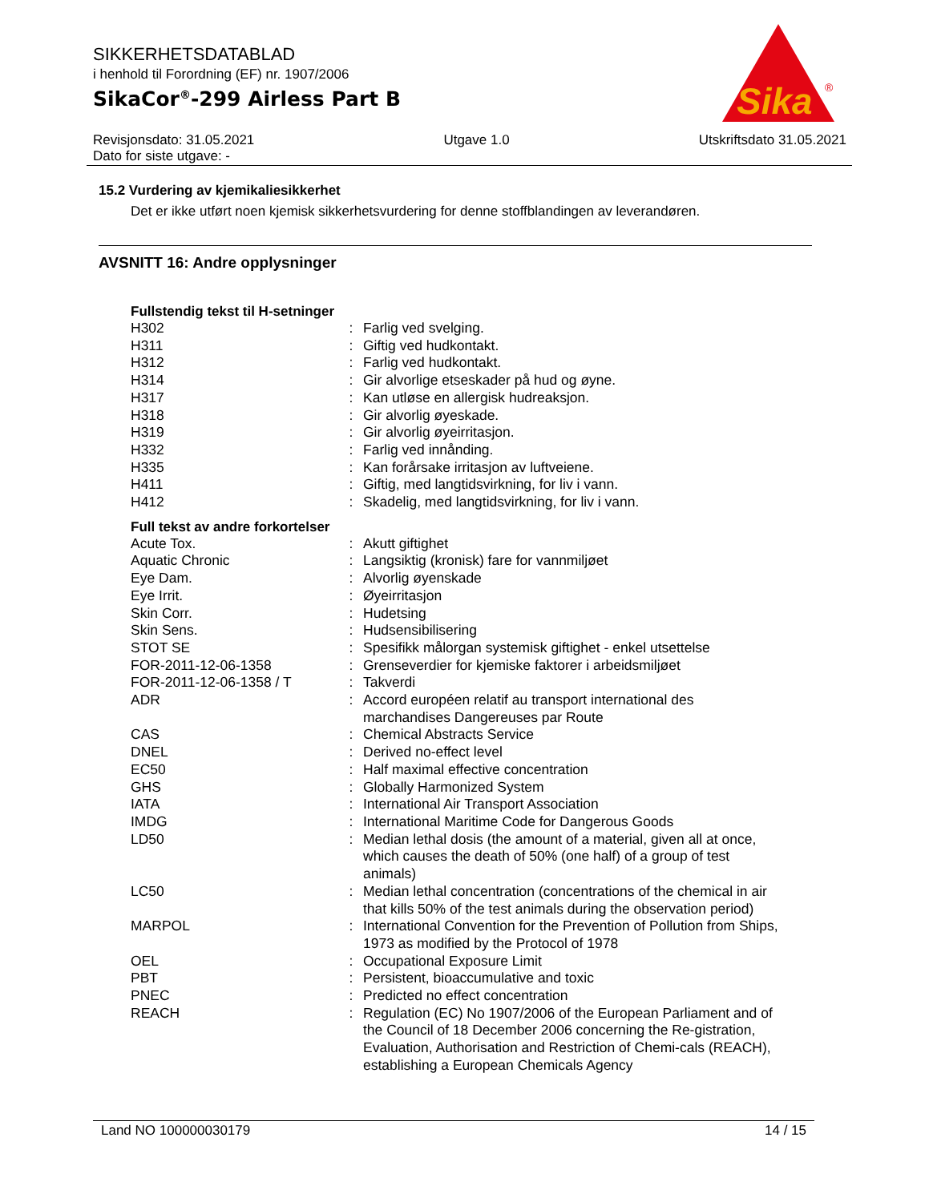SIKKERHETSDATABLAD
i henhold til Forordning (EF) nr. 1907/2006
SikaCor<sup>®</sup>-299 Airless Part B
Sika
®
Revisjonsdato: 31.05.2021 Utgave 1.0 Utskriftsdato 31.05.2021
Dato for siste utgave: -
15.2 Vurdering av kjemikaliesikkerhet
Det er ikke utført noen kjemisk sikkerhetsvurdering for denne stoffblandingen av leverandøren.
AVSNITT 16: Andre opplysninger
Fullstendig tekst til H-setninger
| H302 | : | Farlig ved svelging. |
| H311 | : | Giftig ved hudkontakt. |
| H312 | : | Farlig ved hudkontakt. |
| H314 | : | Gir alvorlige etseskader på hud og øyne. |
| H317 | : | Kan utløse en allergisk hudreaksjon. |
| H318 | : | Gir alvorlig øyeskade. |
| H319 | : | Gir alvorlig øyeirritasjon. |
| H332 | : | Farlig ved innånding. |
| H335 | : | Kan forårsake irritasjon av luftveiene. |
| H411 | : | Giftig, med langtidsvirkning, for liv i vann. |
| H412 | : | Skadelig, med langtidsvirkning, for liv i vann. |
Full tekst av andre forkortelser
| Acute Tox. | : | Akutt giftighet |
| Aquatic Chronic | : | Langsiktig (kronisk) fare for vannmiljøet |
| Eye Dam. | : | Alvorlig øyenskade |
| Eye Irrit. | : | Øyeirritasjon |
| Skin Corr. | : | Hudetsing |
| Skin Sens. | : | Hudsensibilisering |
| STOT SE | : | Spesifikk målorgan systemisk giftighet - enkel utsettelse |
| FOR-2011-12-06-1358 | : | Grenseverdier for kjemiske faktorer i arbeidsmiljøet |
| FOR-2011-12-06-1358 / T | : | Takverdi |
| ADR | : | Accord européen relatif au transport international des marchandises Dangereuses par Route |
| CAS | : | Chemical Abstracts Service |
| DNEL | : | Derived no-effect level |
| EC50 | : | Half maximal effective concentration |
| GHS | : | Globally Harmonized System |
| IATA | : | International Air Transport Association |
| IMDG | : | International Maritime Code for Dangerous Goods |
| LD50 | : | Median lethal dosis (the amount of a material, given all at once, which causes the death of 50% (one half) of a group of test animals) |
| LC50 | : | Median lethal concentration (concentrations of the chemical in air that kills 50% of the test animals during the observation period) |
| MARPOL | : | International Convention for the Prevention of Pollution from Ships, 1973 as modified by the Protocol of 1978 |
| OEL | : | Occupational Exposure Limit |
| PBT | : | Persistent, bioaccumulative and toxic |
| PNEC | : | Predicted no effect concentration |
| REACH | : | Regulation (EC) No 1907/2006 of the European Parliament and of the Council of 18 December 2006 concerning the Re-gistration, Evaluation, Authorisation and Restriction of Chemi-cals (REACH), establishing a European Chemicals Agency |
Land NO 100000030179 14 / 15